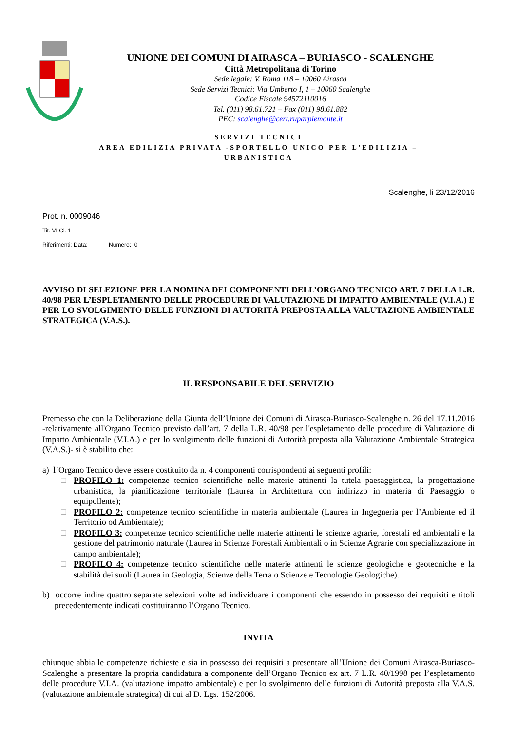UNIONE DEI COMUNI DI AIRASCA – BURIASCO - SCALENGHE
Città Metropolitana di Torino
Sede legale: V. Roma 118 – 10060 Airasca
Sede Servizi Tecnici: Via Umberto I, 1 – 10060 Scalenghe
Codice Fiscale 94572110016
Tel. (011) 98.61.721 – Fax (011) 98.61.882
PEC: scalenghe@cert.ruparpiemonte.it
SERVIZI TECNICI
AREA EDILIZIA PRIVATA -SPORTELLO UNICO PER L’EDILIZIA –
URBANISTICA
Scalenghe, li 23/12/2016
Prot. n. 0009046
Tit. VI Cl. 1
Riferimenti: Data: Numero: 0
AVVISO DI SELEZIONE PER LA NOMINA DEI COMPONENTI DELL’ORGANO TECNICO ART. 7 DELLA L.R. 40/98 PER L’ESPLETAMENTO DELLE PROCEDURE DI VALUTAZIONE DI IMPATTO AMBIENTALE (V.I.A.) E PER LO SVOLGIMENTO DELLE FUNZIONI DI AUTORITÀ PREPOSTA ALLA VALUTAZIONE AMBIENTALE STRATEGICA (V.A.S.).
IL RESPONSABILE DEL SERVIZIO
Premesso che con la Deliberazione della Giunta dell’Unione dei Comuni di Airasca-Buriasco-Scalenghe n. 26 del 17.11.2016 -relativamente all'Organo Tecnico previsto dall’art. 7 della L.R. 40/98 per l'espletamento delle procedure di Valutazione di Impatto Ambientale (V.I.A.) e per lo svolgimento delle funzioni di Autorità preposta alla Valutazione Ambientale Strategica (V.A.S.)- si è stabilito che:
a) l’Organo Tecnico deve essere costituito da n. 4 componenti corrispondenti ai seguenti profili:
□ PROFILO 1: competenze tecnico scientifiche nelle materie attinenti la tutela paesaggistica, la progettazione urbanistica, la pianificazione territoriale (Laurea in Architettura con indirizzo in materia di Paesaggio o equipollente);
□ PROFILO 2: competenze tecnico scientifiche in materia ambientale (Laurea in Ingegneria per l’Ambiente ed il Territorio od Ambientale);
□ PROFILO 3: competenze tecnico scientifiche nelle materie attinenti le scienze agrarie, forestali ed ambientali e la gestione del patrimonio naturale (Laurea in Scienze Forestali Ambientali o in Scienze Agrarie con specializzazione in campo ambientale);
□ PROFILO 4: competenze tecnico scientifiche nelle materie attinenti le scienze geologiche e geotecniche e la stabilità dei suoli (Laurea in Geologia, Scienze della Terra o Scienze e Tecnologie Geologiche).
b) occorre indire quattro separate selezioni volte ad individuare i componenti che essendo in possesso dei requisiti e titoli precedentemente indicati costituiranno l’Organo Tecnico.
INVITA
chiunque abbia le competenze richieste e sia in possesso dei requisiti a presentare all’Unione dei Comuni Airasca-Buriasco-Scalenghe a presentare la propria candidatura a componente dell’Organo Tecnico ex art. 7 L.R. 40/1998 per l’espletamento delle procedure V.I.A. (valutazione impatto ambientale) e per lo svolgimento delle funzioni di Autorità preposta alla V.A.S. (valutazione ambientale strategica) di cui al D. Lgs. 152/2006.